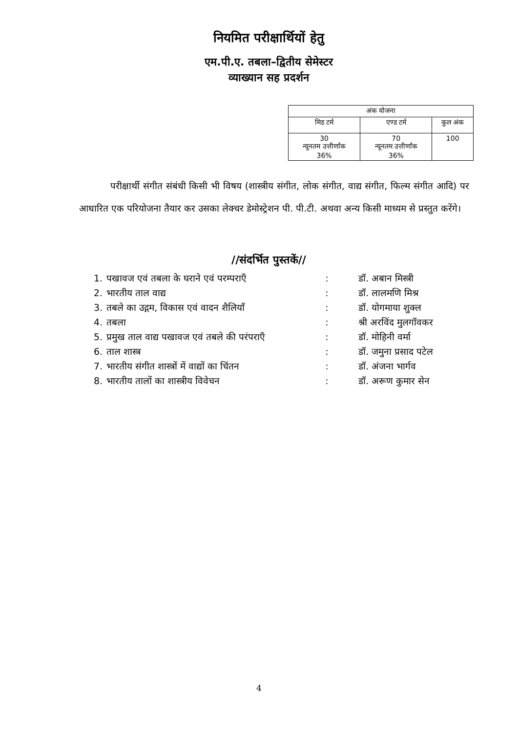नियमित परीक्षार्थियों हेतु
एम.पी.ए. तबला–द्वितीय सेमेस्टर
व्याख्यान सह प्रदर्शन
| अंक योजना | | |
| --- | --- | --- |
| मिड टर्म | एण्ड टर्म | कुल अंक |
| 30 न्यूनतम उत्तीर्णांक 36% | 70 न्यूनतम उत्तीर्णांक 36% | 100 |
परीक्षार्थी संगीत संबंधी किसी भी विषय (शास्त्रीय संगीत, लोक संगीत, वाद्य संगीत, फिल्म संगीत आदि) पर आधारित एक परियोजना तैयार कर उसका लेक्चर डेमोस्ट्रेशन पी. पी.टी. अथवा अन्य किसी माध्यम से प्रस्तुत करेंगे।
//संदर्भित पुस्तकें//
| 1. | पखावज एवं तबला के घराने एवं परम्पराएँ | : | डॉ. अबान मिस्त्री |
| 2. | भारतीय ताल वाद्य | : | डॉ. लालमणि मिश्र |
| 3. | तबले का उद्गम, विकास एवं वादन शैलियाँ | : | डॉ. योगमाया शुक्ल |
| 4. | तबला | : | श्री अरविंद मुलगॉवकर |
| 5. | प्रमुख ताल वाद्य पखावज एवं तबले की परंपराएँ | : | डॉ. मोहिनी वर्मा |
| 6. | ताल शास्त्र | : | डॉ. जमुना प्रसाद पटेल |
| 7. | भारतीय संगीत शास्त्रों में वाद्यों का चिंतन | : | डॉ. अंजना भार्गव |
| 8. | भारतीय तालों का शास्त्रीय विवेचन | : | डॉ. अरूण कुमार सेन |
4